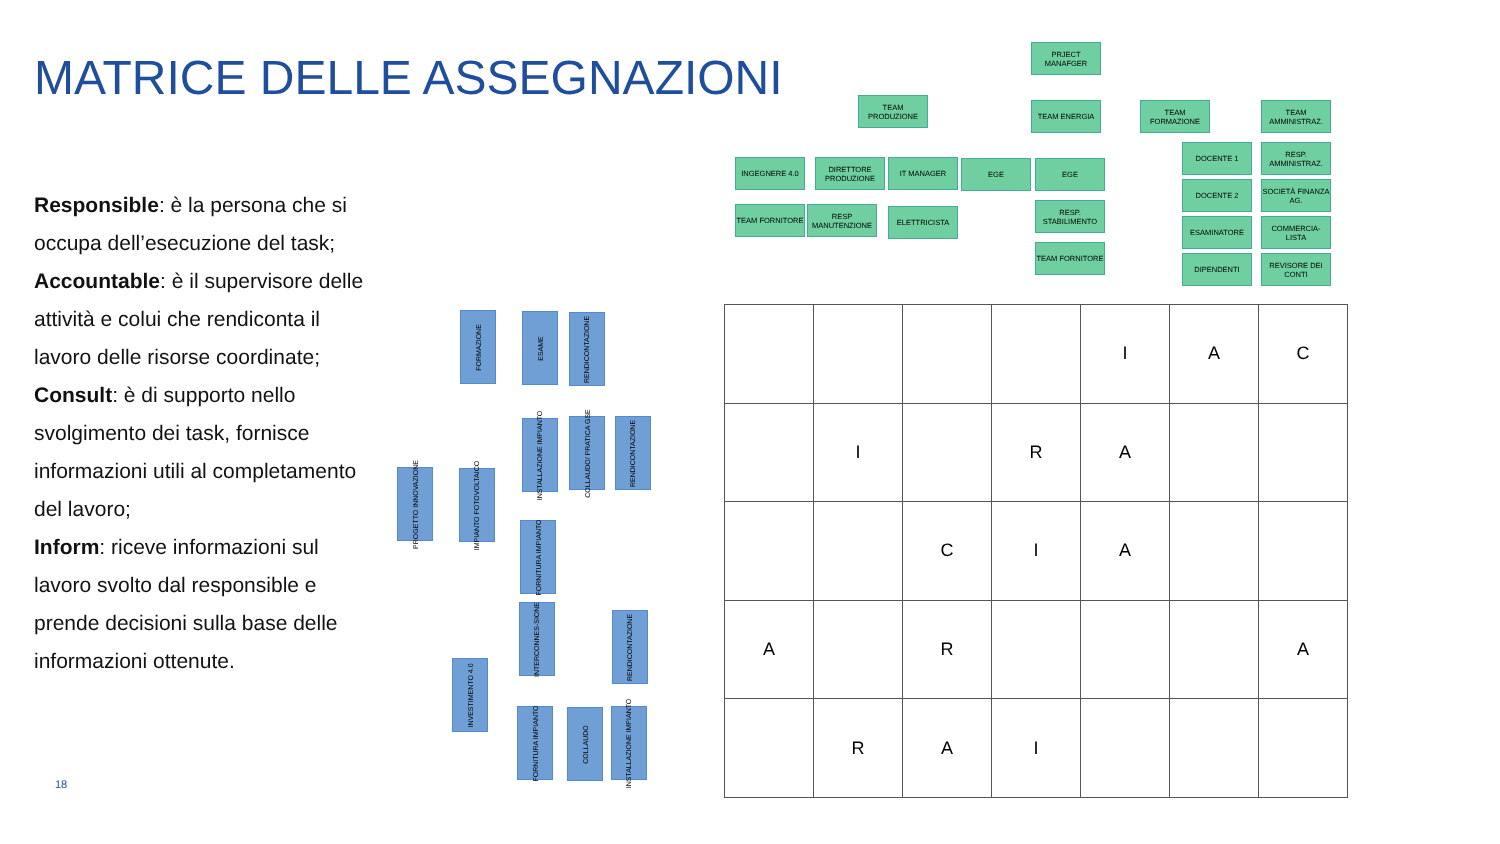MATRICE DELLE ASSEGNAZIONI
Responsible: è la persona che si occupa dell’esecuzione del task;
Accountable: è il supervisore delle attività e colui che rendiconta il lavoro delle risorse coordinate;
Consult: è di supporto nello svolgimento dei task, fornisce informazioni utili al completamento del lavoro;
Inform: riceve informazioni sul lavoro svolto dal responsible e prende decisioni sulla base delle informazioni ottenute.
18
PRJECT MANAFGER
TEAM PRODUZIONE
TEAM ENERGIA TEAM FORMAZIONE
TEAM AMMINISTRAZ.
INGEGNERE 4.0
DIRETTORE PRODUZIONE
IT MANAGER EGE EGE
DOCENTE 1
RESP. AMMINISTRAZ.
TEAM FORNITORE
RESP MANUTENZIONE
ELETTRICISTA
RESP. STABILIMENTO
DOCENTE 2
SOCIETÀ FINANZA AG.
ESAMINATORE COMMERCIA-LISTA
TEAM FORNITORE
DIPENDENTI
REVISORE DEI CONTI
PROGETTO INNOVAZIONE
FORMAZIONE
ESAME
RENDICONTAZIONE
IMPIANTO FOTOVOLTAICO
INSTALLAZIONE IMPIANTO
COLLAUDO/ PRATICA GSE
RENDICONTAZIONE
FORNITURA IMPIANTO
INTERCONNES-SIONE
RENDICONTAZIONE
INVESTIMENTO 4.0
FORNITURA IMPIANTO
COLLAUDO
INSTALLAZIONE IMPIANTO
| | | | | I | A | C |
| | I | | R | A | | |
| | | C | I | A | | |
| A | | R | | | | A |
| | R | A | I | | | |